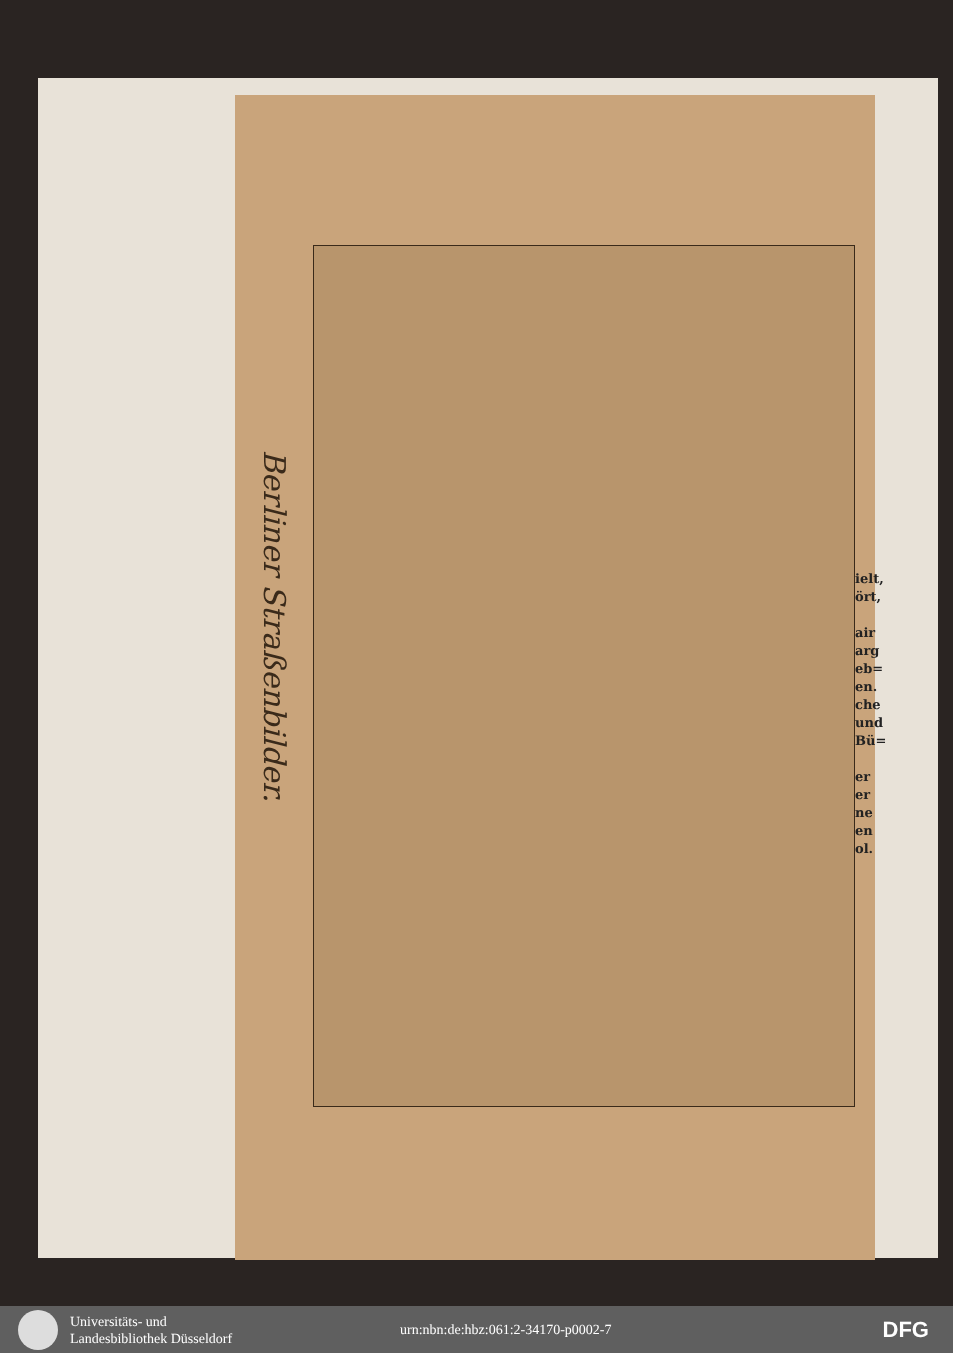Berliner Straßenbilder.
ielt,
ört,
air
arg
eb=
en.
che
und
Bü=
er
er
ne
en
ol.
Universitäts- und
Landesbibliothek Düsseldorf
urn:nbn:de:hbz:061:2-34170-p0002-7
DFG